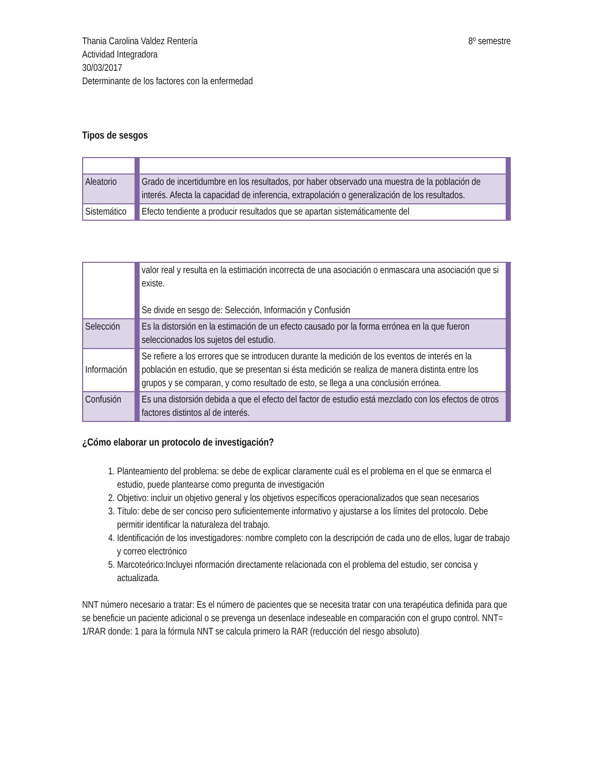Thania Carolina Valdez Rentería 8º semestre
Actividad Integradora
30/03/2017
Determinante de los factores con la enfermedad
Tipos de sesgos
| Aleatorio | Grado de incertidumbre en los resultados, por haber observado una muestra de la población de interés. Afecta la capacidad de inferencia, extrapolación o generalización de los resultados. |
| Sistemático | Efecto tendiente a producir resultados que se apartan sistemáticamente del |
| | valor real y resulta en la estimación incorrecta de una asociación o enmascara una asociación que si existe. Se divide en sesgo de: Selección, Información y Confusión |
| Selección | Es la distorsión en la estimación de un efecto causado por la forma errónea en la que fueron seleccionados los sujetos del estudio. |
| Información | Se refiere a los errores que se introducen durante la medición de los eventos de interés en la población en estudio, que se presentan si ésta medición se realiza de manera distinta entre los grupos y se comparan, y como resultado de esto, se llega a una conclusión errónea. |
| Confusión | Es una distorsión debida a que el efecto del factor de estudio está mezclado con los efectos de otros factores distintos al de interés. |
¿Cómo elaborar un protocolo de investigación?
1. Planteamiento del problema: se debe de explicar claramente cuál es el problema en el que se enmarca el estudio, puede plantearse como pregunta de investigación
2. Objetivo: incluir un objetivo general y los objetivos específicos operacionalizados que sean necesarios
3. Título: debe de ser conciso pero suficientemente informativo y ajustarse a los límites del protocolo. Debe permitir identificar la naturaleza del trabajo.
4. Identificación de los investigadores: nombre completo con la descripción de cada uno de ellos, lugar de trabajo y correo electrónico
5. Marcoteórico:Incluyei nformación directamente relacionada con el problema del estudio, ser concisa y actualizada.
NNT número necesario a tratar: Es el número de pacientes que se necesita tratar con una terapéutica definida para que se beneficie un paciente adicional o se prevenga un desenlace indeseable en comparación con el grupo control. NNT= 1/RAR donde: 1 para la fórmula NNT se calcula primero la RAR (reducción del riesgo absoluto)